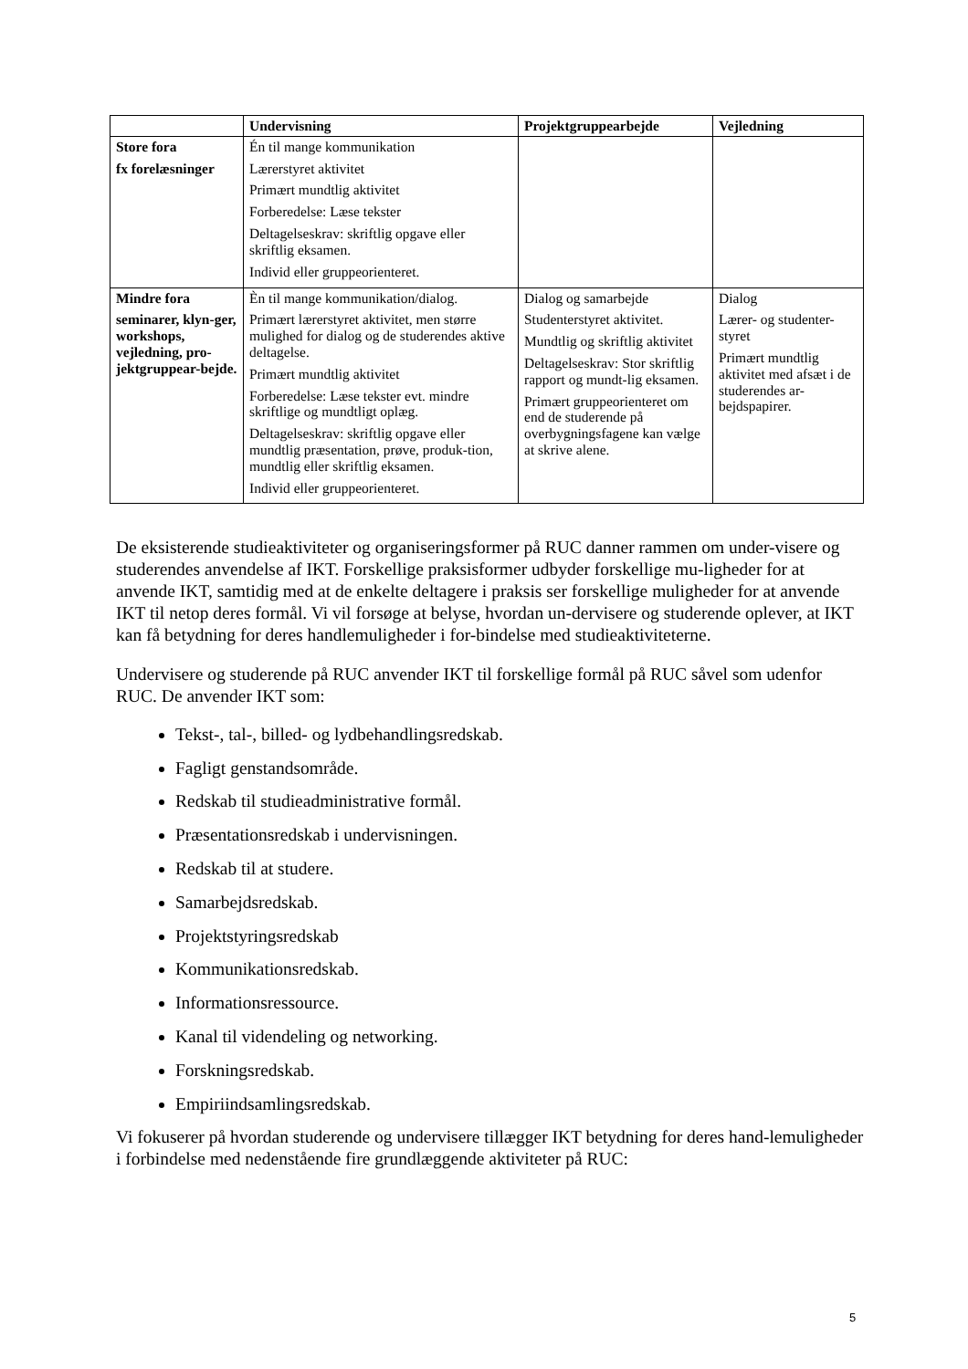| | Undervisning | Projektgruppearbejde | Vejledning |
| --- | --- | --- | --- |
| Store fora fx forelæsninger | Én til mange kommunikation Lærerstyret aktivitet Primært mundtlig aktivitet Forberedelse: Læse tekster Deltagelseskrav: skriftlig opgave eller skriftlig eksamen. Individ eller gruppeorienteret. | | |
| Mindre fora seminarer, klyn-ger, workshops, vejledning, pro-jektgruppear-bejde. | Èn til mange kommunikation/dialog. Primært lærerstyret aktivitet, men større mulighed for dialog og de studerendes aktive deltagelse. Primært mundtlig aktivitet Forberedelse: Læse tekster evt. mindre skriftlige og mundtligt oplæg. Deltagelseskrav: skriftlig opgave eller mundtlig præsentation, prøve, produk-tion, mundtlig eller skriftlig eksamen. Individ eller gruppeorienteret. | Dialog og samarbejde Studenterstyret aktivitet. Mundtlig og skriftlig aktivitet Deltagelseskrav: Stor skriftlig rapport og mundt-lig eksamen. Primært gruppeorienteret om end de studerende på overbygningsfagene kan vælge at skrive alene. | Dialog Lærer- og studenter-styret Primært mundtlig aktivitet med afsæt i de studerendes ar-bejdspapirer. |
De eksisterende studieaktiviteter og organiseringsformer på RUC danner rammen om under-visere og studerendes anvendelse af IKT. Forskellige praksisformer udbyder forskellige mu-ligheder for at anvende IKT, samtidig med at de enkelte deltagere i praksis ser forskellige muligheder for at anvende IKT til netop deres formål. Vi vil forsøge at belyse, hvordan un-dervisere og studerende oplever, at IKT kan få betydning for deres handlemuligheder i for-bindelse med studieaktiviteterne.
Undervisere og studerende på RUC anvender IKT til forskellige formål på RUC såvel som udenfor RUC. De anvender IKT som:
Tekst-, tal-, billed- og lydbehandlingsredskab.
Fagligt genstandsområde.
Redskab til studieadministrative formål.
Præsentationsredskab i undervisningen.
Redskab til at studere.
Samarbejdsredskab.
Projektstyringsredskab
Kommunikationsredskab.
Informationsressource.
Kanal til videndeling og networking.
Forskningsredskab.
Empiriindsamlingsredskab.
Vi fokuserer på hvordan studerende og undervisere tillægger IKT betydning for deres hand-lemuligheder i forbindelse med nedenstående fire grundlæggende aktiviteter på RUC:
5